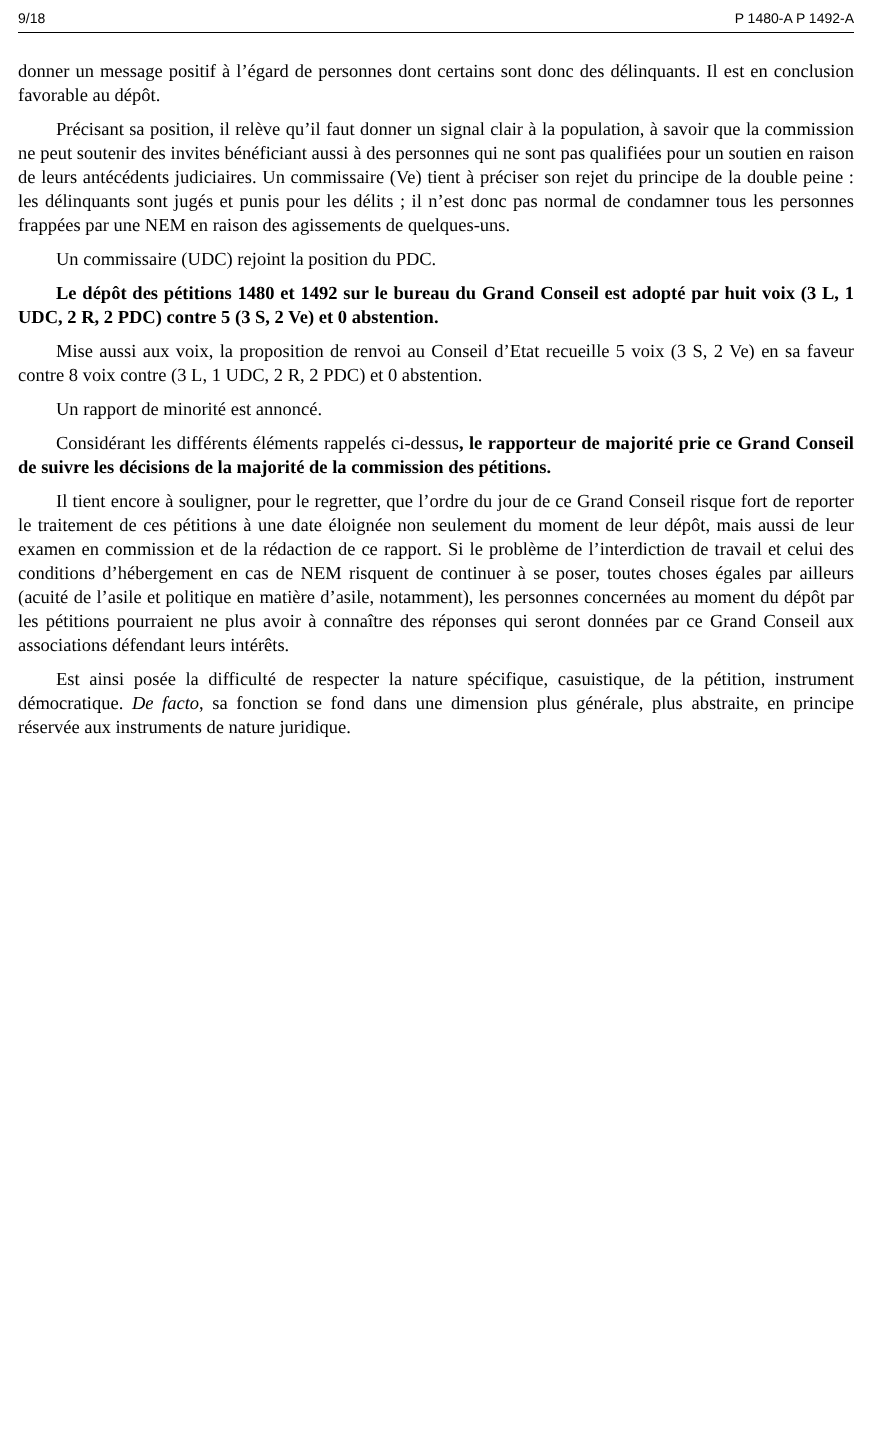9/18 P 1480-A P 1492-A
donner un message positif à l’égard de personnes dont certains sont donc des délinquants. Il est en conclusion favorable au dépôt.
Précisant sa position, il relève qu’il faut donner un signal clair à la population, à savoir que la commission ne peut soutenir des invites bénéficiant aussi à des personnes qui ne sont pas qualifiées pour un soutien en raison de leurs antécédents judiciaires. Un commissaire (Ve) tient à préciser son rejet du principe de la double peine : les délinquants sont jugés et punis pour les délits ; il n’est donc pas normal de condamner tous les personnes frappées par une NEM en raison des agissements de quelques-uns.
Un commissaire (UDC) rejoint la position du PDC.
Le dépôt des pétitions 1480 et 1492 sur le bureau du Grand Conseil est adopté par huit voix (3 L, 1 UDC, 2 R, 2 PDC) contre 5 (3 S, 2 Ve) et 0 abstention.
Mise aussi aux voix, la proposition de renvoi au Conseil d’Etat recueille 5 voix (3 S, 2 Ve) en sa faveur contre 8 voix contre (3 L, 1 UDC, 2 R, 2 PDC) et 0 abstention.
Un rapport de minorité est annoncé.
Considérant les différents éléments rappelés ci-dessus, le rapporteur de majorité prie ce Grand Conseil de suivre les décisions de la majorité de la commission des pétitions.
Il tient encore à souligner, pour le regretter, que l’ordre du jour de ce Grand Conseil risque fort de reporter le traitement de ces pétitions à une date éloignée non seulement du moment de leur dépôt, mais aussi de leur examen en commission et de la rédaction de ce rapport. Si le problème de l’interdiction de travail et celui des conditions d’hébergement en cas de NEM risquent de continuer à se poser, toutes choses égales par ailleurs (acuité de l’asile et politique en matière d’asile, notamment), les personnes concernées au moment du dépôt par les pétitions pourraient ne plus avoir à connaître des réponses qui seront données par ce Grand Conseil aux associations défendant leurs intérêts.
Est ainsi posée la difficulté de respecter la nature spécifique, casuistique, de la pétition, instrument démocratique. De facto, sa fonction se fond dans une dimension plus générale, plus abstraite, en principe réservée aux instruments de nature juridique.